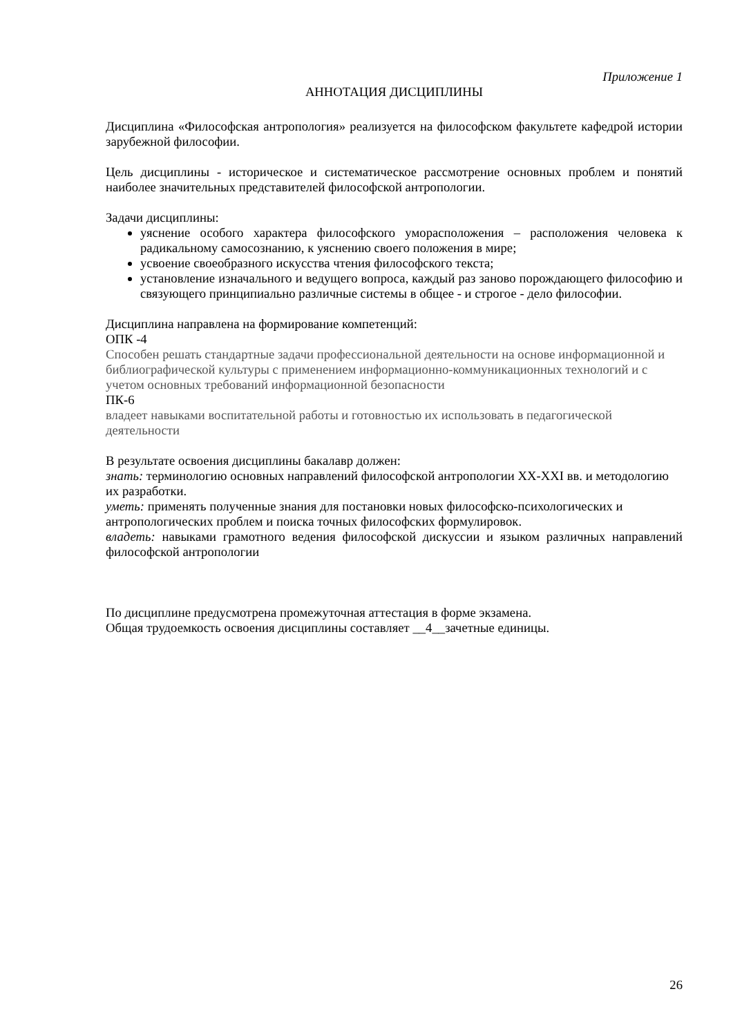Приложение 1
АННОТАЦИЯ ДИСЦИПЛИНЫ
Дисциплина «Философская антропология» реализуется на философском факультете кафедрой истории зарубежной философии.
Цель дисциплины - историческое и систематическое рассмотрение основных проблем и понятий наиболее значительных представителей философской антропологии.
Задачи дисциплины:
уяснение особого характера философского уморасположения – расположения человека к радикальному самосознанию, к уяснению своего положения в мире;
усвоение своеобразного искусства чтения философского текста;
установление изначального и ведущего вопроса, каждый раз заново порождающего философию и связующего принципиально различные системы в общее - и строгое - дело философии.
Дисциплина направлена на формирование компетенций:
ОПК -4
Способен решать стандартные задачи профессиональной деятельности на основе информационной и библиографической культуры с применением информационно-коммуникационных технологий и с учетом основных требований информационной безопасности
ПК-6
владеет навыками воспитательной работы и готовностью их использовать в педагогической деятельности
В результате освоения дисциплины бакалавр должен:
знать: терминологию основных направлений философской антропологии XX-XXI вв. и методологию их разработки.
уметь: применять полученные знания для постановки новых философско-психологических и антропологических проблем и поиска точных философских формулировок.
владеть: навыками грамотного ведения философской дискуссии и языком различных направлений философской антропологии
По дисциплине предусмотрена промежуточная аттестация в форме экзамена.
Общая трудоемкость освоения дисциплины составляет __4__зачетные единицы.
26